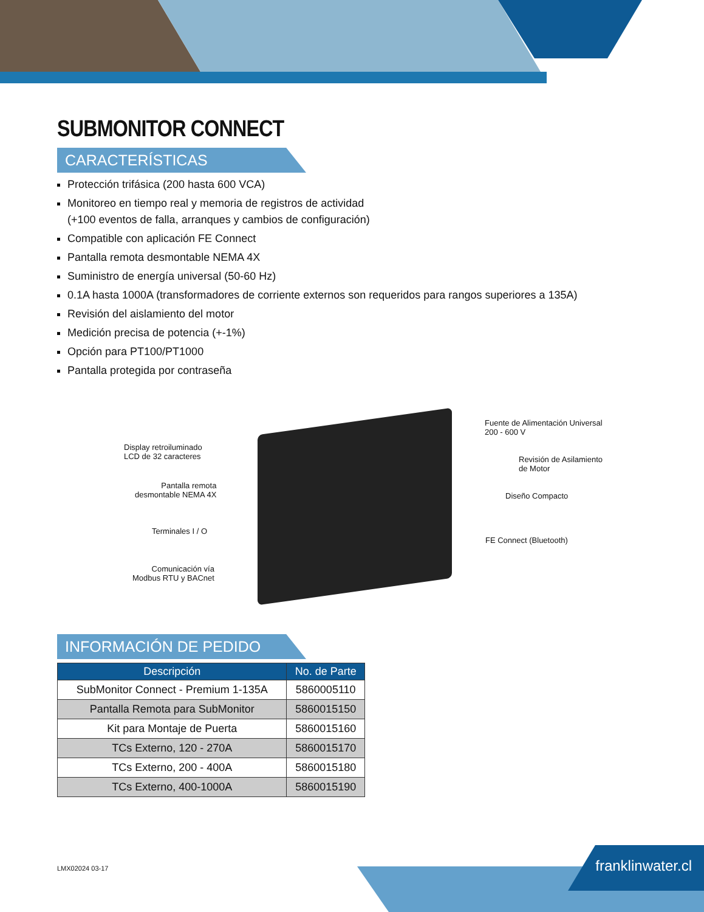SUBMONITOR CONNECT
CARACTERÍSTICAS
Protección trifásica (200 hasta 600 VCA)
Monitoreo en tiempo real y memoria de registros de actividad
(+100 eventos de falla, arranques y cambios de configuración)
Compatible con aplicación FE Connect
Pantalla remota desmontable NEMA 4X
Suministro de energía universal (50-60 Hz)
0.1A hasta 1000A (transformadores de corriente externos son requeridos para rangos superiores a 135A)
Revisión del aislamiento del motor
Medición precisa de potencia (+-1%)
Opción para PT100/PT1000
Pantalla protegida por contraseña
Display retroiluminado
LCD de 32 caracteres
Pantalla remota
desmontable NEMA 4X
Terminales I / O
Comunicación vía
Modbus RTU y BACnet
Fuente de Alimentación Universal
200 - 600 V
Revisión de Asilamiento
de Motor
Diseño Compacto
FE Connect (Bluetooth)
INFORMACIÓN DE PEDIDO
| Descripción | No. de Parte |
| --- | --- |
| SubMonitor Connect - Premium 1-135A | 5860005110 |
| Pantalla Remota para SubMonitor | 5860015150 |
| Kit para Montaje de Puerta | 5860015160 |
| TCs Externo, 120 - 270A | 5860015170 |
| TCs Externo, 200 - 400A | 5860015180 |
| TCs Externo, 400-1000A | 5860015190 |
LMX02024 03-17 franklinwater.cl